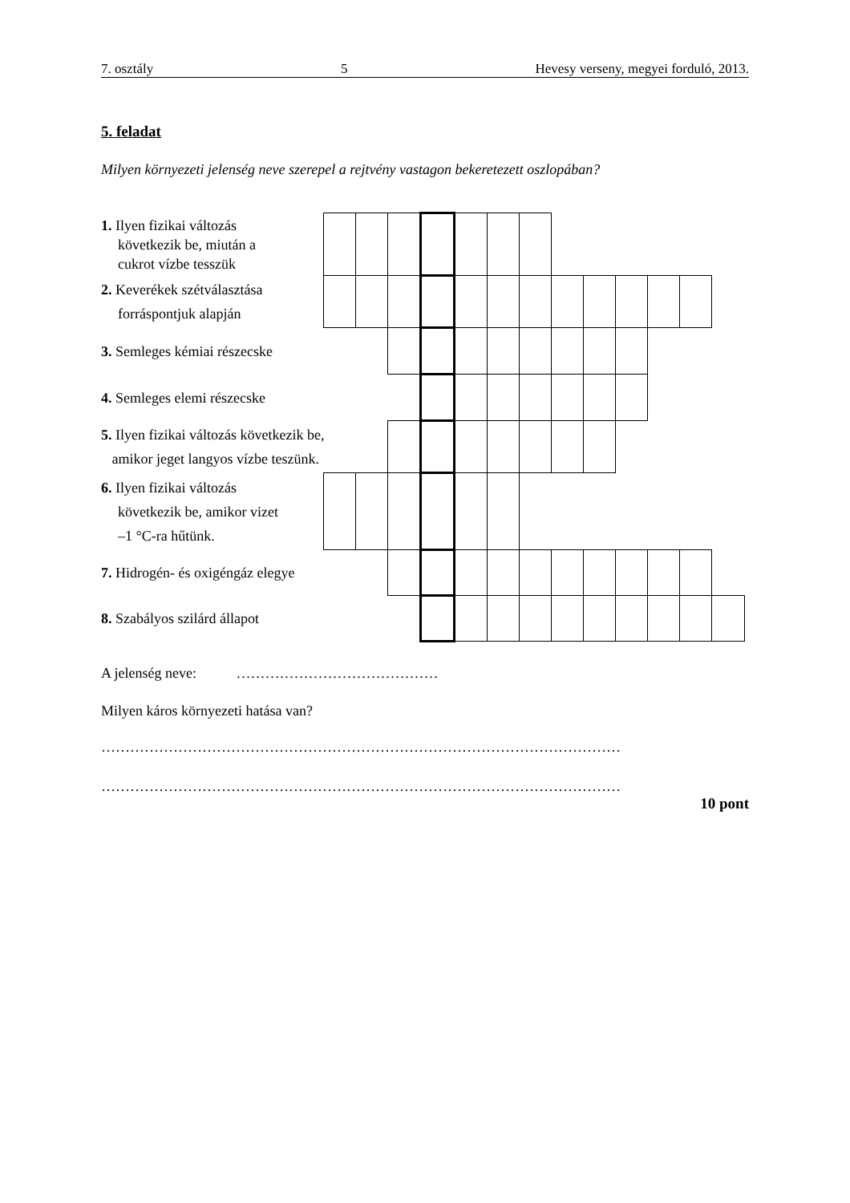7. osztály 5 Hevesy verseny, megyei forduló, 2013.
5. feladat
Milyen környezeti jelenség neve szerepel a rejtvény vastagon bekeretezett oszlopában?
| 1. Ilyen fizikai változás következik be, miután a cukrot vízbe tesszük | | | | | | | | | | | | | |
| 2. Keverékek szétválasztása forráspontjuk alapján | | | | | | | | | | | | | |
| 3. Semleges kémiai részecske | | | | | | | | | | | | | |
| 4. Semleges elemi részecske | | | | | | | | | | | | | |
| 5. Ilyen fizikai változás következik be, amikor jeget langyos vízbe teszünk. | | | | | | | | | | | | | |
| 6. Ilyen fizikai változás következik be, amikor vizet –1 °C-ra hűtünk. | | | | | | | | | | | | | |
| 7. Hidrogén- és oxigéngáz elegye | | | | | | | | | | | | | |
| 8. Szabályos szilárd állapot | | | | | | | | | | | | | |
A jelenség neve: ……………………………………
Milyen káros környezeti hatása van?
………………………………………………………………………………………………
………………………………………………………………………………………………
10 pont